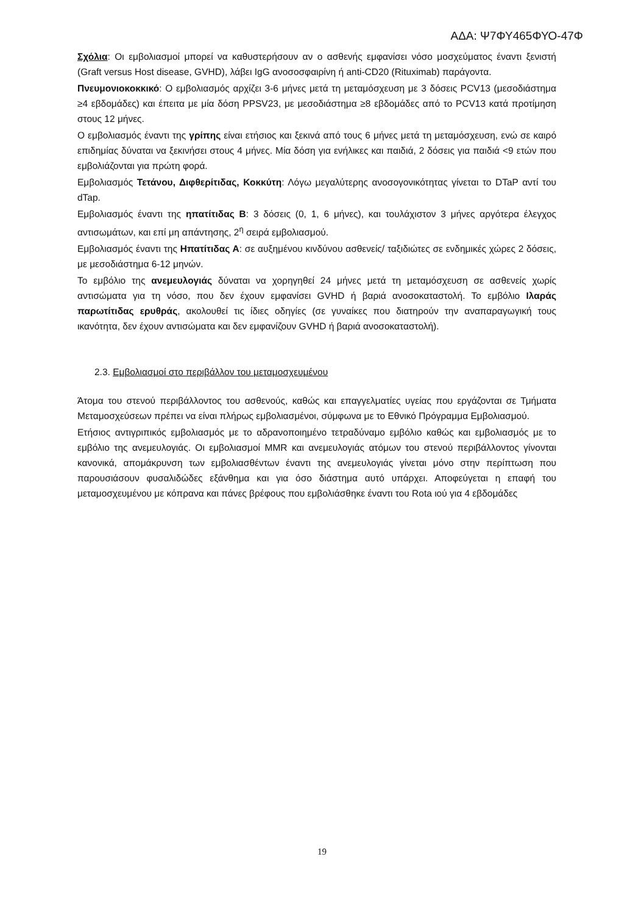ΑΔΑ: Ψ7ΦΥ465ΦΥΟ-47Φ
Σχόλια: Οι εμβολιασμοί μπορεί να καθυστερήσουν αν ο ασθενής εμφανίσει νόσο μοσχεύματος έναντι ξενιστή (Graft versus Host disease, GVHD), λάβει IgG ανοσοσφαιρίνη ή anti-CD20 (Rituximab) παράγοντα.
Πνευμονιοκοκκικό: Ο εμβολιασμός αρχίζει 3-6 μήνες μετά τη μεταμόσχευση με 3 δόσεις PCV13 (μεσοδιάστημα ≥4 εβδομάδες) και έπειτα με μία δόση PPSV23, με μεσοδιάστημα ≥8 εβδομάδες από το PCV13 κατά προτίμηση στους 12 μήνες.
Ο εμβολιασμός έναντι της γρίπης είναι ετήσιος και ξεκινά από τους 6 μήνες μετά τη μεταμόσχευση, ενώ σε καιρό επιδημίας δύναται να ξεκινήσει στους 4 μήνες. Μία δόση για ενήλικες και παιδιά, 2 δόσεις για παιδιά <9 ετών που εμβολιάζονται για πρώτη φορά.
Εμβολιασμός Τετάνου, Διφθερίτιδας, Κοκκύτη: Λόγω μεγαλύτερης ανοσογονικότητας γίνεται το DTaP αντί του dTap.
Εμβολιασμός έναντι της ηπατίτιδας Β: 3 δόσεις (0, 1, 6 μήνες), και τουλάχιστον 3 μήνες αργότερα έλεγχος αντισωμάτων, και επί μη απάντησης, 2<sup>η</sup> σειρά εμβολιασμού.
Εμβολιασμός έναντι της Ηπατίτιδας Α: σε αυξημένου κινδύνου ασθενείς/ ταξιδιώτες σε ενδημικές χώρες 2 δόσεις, με μεσοδιάστημα 6-12 μηνών.
Το εμβόλιο της ανεμευλογιάς δύναται να χορηγηθεί 24 μήνες μετά τη μεταμόσχευση σε ασθενείς χωρίς αντισώματα για τη νόσο, που δεν έχουν εμφανίσει GVHD ή βαριά ανοσοκαταστολή. Το εμβόλιο Ιλαράς παρωτίτιδας ερυθράς, ακολουθεί τις ίδιες οδηγίες (σε γυναίκες που διατηρούν την αναπαραγωγική τους ικανότητα, δεν έχουν αντισώματα και δεν εμφανίζουν GVHD ή βαριά ανοσοκαταστολή).
2.3. Εμβολιασμοί στο περιβάλλον του μεταμοσχευμένου
Άτομα του στενού περιβάλλοντος του ασθενούς, καθώς και επαγγελματίες υγείας που εργάζονται σε Τμήματα Μεταμοσχεύσεων πρέπει να είναι πλήρως εμβολιασμένοι, σύμφωνα με το Εθνικό Πρόγραμμα Εμβολιασμού.
Ετήσιος αντιγριπικός εμβολιασμός με το αδρανοποιημένο τετραδύναμο εμβόλιο καθώς και εμβολιασμός με το εμβόλιο της ανεμευλογιάς. Οι εμβολιασμοί MMR και ανεμευλογιάς ατόμων του στενού περιβάλλοντος γίνονται κανονικά, απομάκρυνση των εμβολιασθέντων έναντι της ανεμευλογιάς γίνεται μόνο στην περίπτωση που παρουσιάσουν φυσαλιδώδες εξάνθημα και για όσο διάστημα αυτό υπάρχει. Αποφεύγεται η επαφή του μεταμοσχευμένου με κόπρανα και πάνες βρέφους που εμβολιάσθηκε έναντι του Rota ιού για 4 εβδομάδες
19